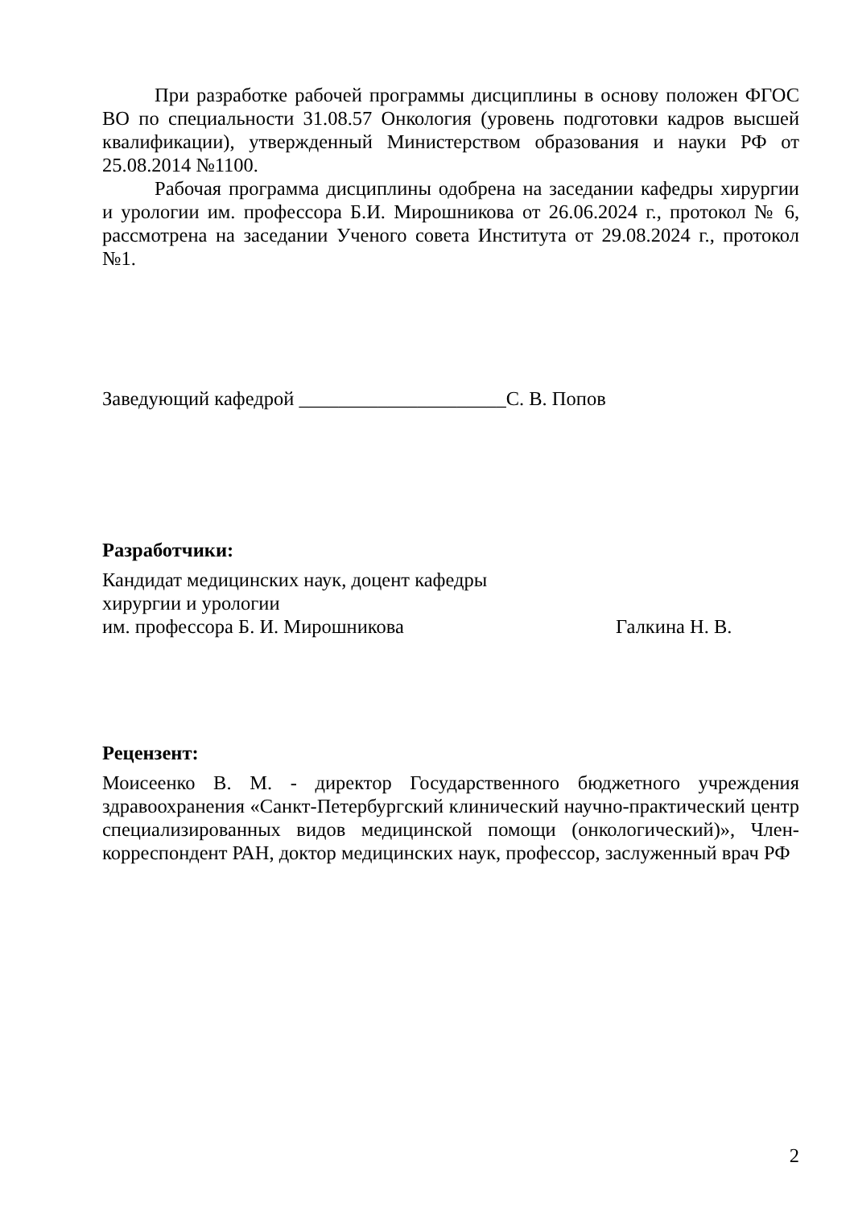При разработке рабочей программы дисциплины в основу положен ФГОС ВО по специальности 31.08.57 Онкология (уровень подготовки кадров высшей квалификации), утвержденный Министерством образования и науки РФ от 25.08.2014 №1100.
Рабочая программа дисциплины одобрена на заседании кафедры хирургии и урологии им. профессора Б.И. Мирошникова от 26.06.2024 г., протокол № 6, рассмотрена на заседании Ученого совета Института от 29.08.2024 г., протокол №1.
Заведующий кафедрой _____________________С. В. Попов
Разработчики:
Кандидат медицинских наук, доцент кафедры
хирургии и урологии
им. профессора Б. И. Мирошникова Галкина Н. В.
Рецензент:
Моисеенко В. М. - директор Государственного бюджетного учреждения здравоохранения «Санкт-Петербургский клинический научно-практический центр специализированных видов медицинской помощи (онкологический)», Член-корреспондент РАН, доктор медицинских наук, профессор, заслуженный врач РФ
2